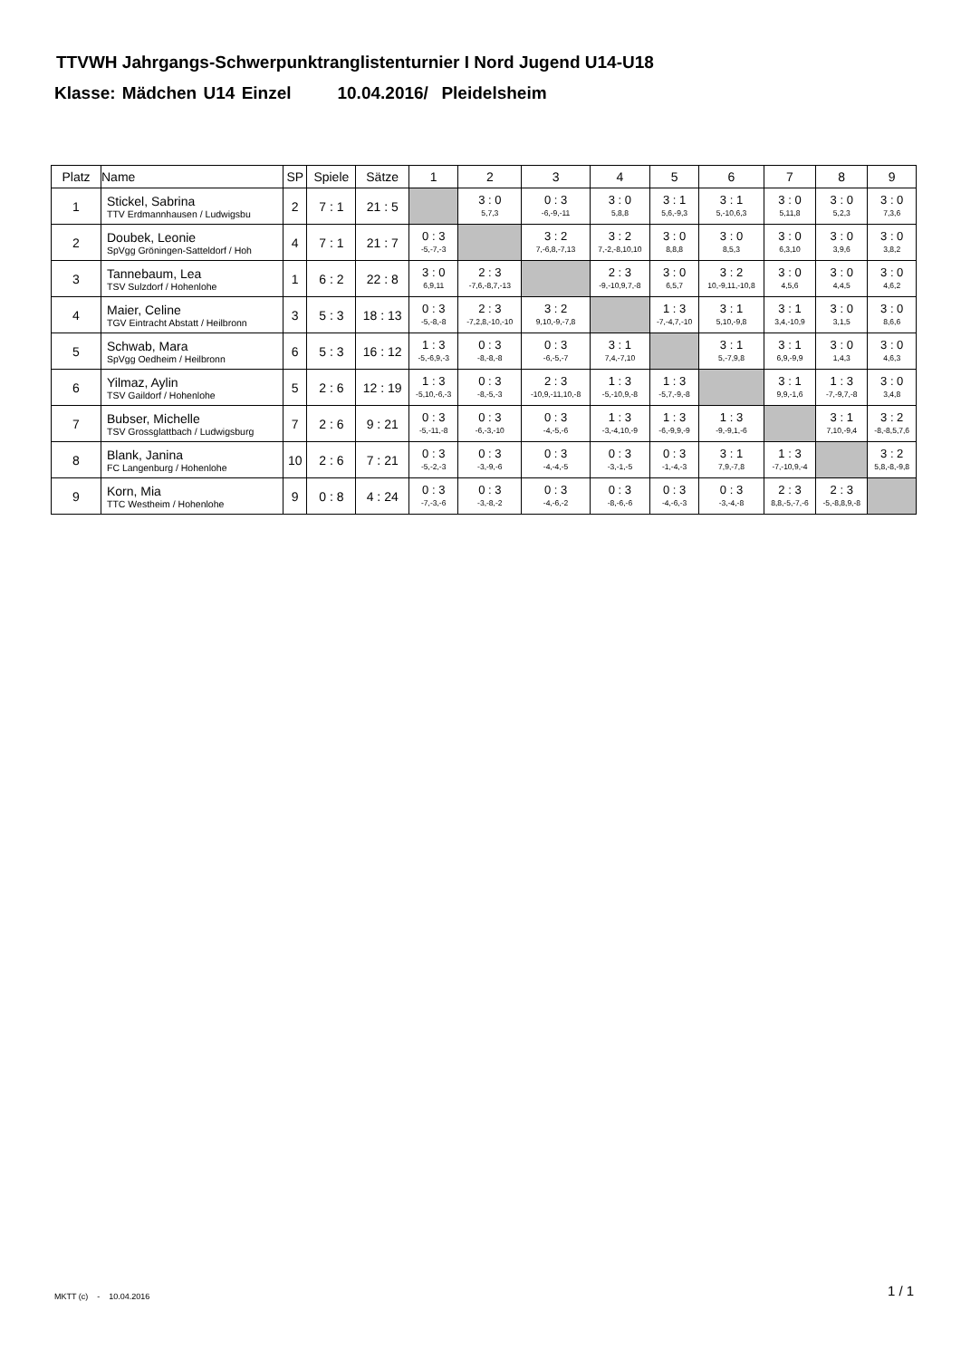TTVWH Jahrgangs-Schwerpunktranglistenturnier I Nord Jugend U14-U18
Klasse: Mädchen U14 Einzel 10.04.2016/ Pleidelsheim
| Platz | Name | SP | Spiele | Sätze | 1 | 2 | 3 | 4 | 5 | 6 | 7 | 8 | 9 |
| --- | --- | --- | --- | --- | --- | --- | --- | --- | --- | --- | --- | --- | --- |
| 1 | Stickel, Sabrina TTV Erdmannhausen / Ludwigsbu | 2 | 7 : 1 | 21 : 5 | | 3 : 0 5,7,3 | 0 : 3 -6,-9,-11 | 3 : 0 5,8,8 | 3 : 1 5,6,-9,3 | 3 : 1 5,-10,6,3 | 3 : 0 5,11,8 | 3 : 0 5,2,3 | 3 : 0 7,3,6 |
| 2 | Doubek, Leonie SpVgg Gröningen-Satteldorf / Hoh | 4 | 7 : 1 | 21 : 7 | 0 : 3 -5,-7,-3 | | 3 : 2 7,-6,8,-7,13 | 3 : 2 7,-2,-8,10,10 | 3 : 0 8,8,8 | 3 : 0 8,5,3 | 3 : 0 6,3,10 | 3 : 0 3,9,6 | 3 : 0 3,8,2 |
| 3 | Tannebaum, Lea TSV Sulzdorf / Hohenlohe | 1 | 6 : 2 | 22 : 8 | 3 : 0 6,9,11 | 2 : 3 -7,6,-8,7,-13 | | 2 : 3 -9,-10,9,7,-8 | 3 : 0 6,5,7 | 3 : 2 10,-9,11,-10,8 | 3 : 0 4,5,6 | 3 : 0 4,4,5 | 3 : 0 4,6,2 |
| 4 | Maier, Celine TGV Eintracht Abstatt / Heilbronn | 3 | 5 : 3 | 18 : 13 | 0 : 3 -5,-8,-8 | 2 : 3 -7,2,8,-10,-10 | 3 : 2 9,10,-9,-7,8 | | 1 : 3 -7,-4,7,-10 | 3 : 1 5,10,-9,8 | 3 : 1 3,4,-10,9 | 3 : 0 3,1,5 | 3 : 0 8,6,6 |
| 5 | Schwab, Mara SpVgg Oedheim / Heilbronn | 6 | 5 : 3 | 16 : 12 | 1 : 3 -5,-6,9,-3 | 0 : 3 -8,-8,-8 | 0 : 3 -6,-5,-7 | 3 : 1 7,4,-7,10 | | 3 : 1 5,-7,9,8 | 3 : 1 6,9,-9,9 | 3 : 0 1,4,3 | 3 : 0 4,6,3 |
| 6 | Yilmaz, Aylin TSV Gaildorf / Hohenlohe | 5 | 2 : 6 | 12 : 19 | 1 : 3 -5,10,-6,-3 | 0 : 3 -8,-5,-3 | 2 : 3 -10,9,-11,10,-8 | 1 : 3 -5,-10,9,-8 | 1 : 3 -5,7,-9,-8 | | 3 : 1 9,9,-1,6 | 1 : 3 -7,-9,7,-8 | 3 : 0 3,4,8 |
| 7 | Bubser, Michelle TSV Grossglattbach / Ludwigsburg | 7 | 2 : 6 | 9 : 21 | 0 : 3 -5,-11,-8 | 0 : 3 -6,-3,-10 | 0 : 3 -4,-5,-6 | 1 : 3 -3,-4,10,-9 | 1 : 3 -6,-9,9,-9 | 1 : 3 -9,-9,1,-6 | | 3 : 1 7,10,-9,4 | 3 : 2 -8,-8,5,7,6 |
| 8 | Blank, Janina FC Langenburg / Hohenlohe | 10 | 2 : 6 | 7 : 21 | 0 : 3 -5,-2,-3 | 0 : 3 -3,-9,-6 | 0 : 3 -4,-4,-5 | 0 : 3 -3,-1,-5 | 0 : 3 -1,-4,-3 | 3 : 1 7,9,-7,8 | 1 : 3 -7,-10,9,-4 | | 3 : 2 5,8,-8,-9,8 |
| 9 | Korn, Mia TTC Westheim / Hohenlohe | 9 | 0 : 8 | 4 : 24 | 0 : 3 -7,-3,-6 | 0 : 3 -3,-8,-2 | 0 : 3 -4,-6,-2 | 0 : 3 -8,-6,-6 | 0 : 3 -4,-6,-3 | 0 : 3 -3,-4,-8 | 2 : 3 8,8,-5,-7,-6 | 2 : 3 -5,-8,8,9,-8 | |
MKTT (c) - 10.04.2016 1 / 1